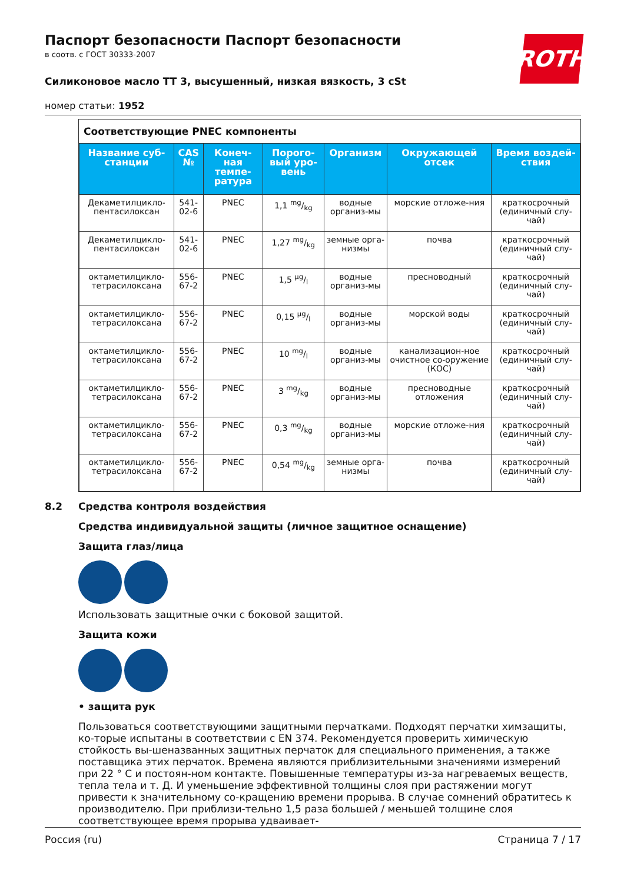Паспорт безопасности Паспорт безопасности
в соотв. с ГОСТ 30333-2007
ROTH
Силиконовое масло TT 3, высушенный, низкая вязкость, 3 cSt
номер статьи: 1952
Соответствующие PNEC компоненты
| Название суб-станции | CAS № | Конеч-ная темпе-ратура | Порого-вый уро-вень | Организм | Окружающей отсек | Время воздей-ствия |
| --- | --- | --- | --- | --- | --- | --- |
| Декаметилцикло-пентасилоксан | 541-02-6 | PNEC | 1,1 mg/kg | водные организ-мы | морские отложе-ния | краткосрочный (единичный слу-чай) |
| Декаметилцикло-пентасилоксан | 541-02-6 | PNEC | 1,27 mg/kg | земные орга-низмы | почва | краткосрочный (единичный слу-чай) |
| октаметилцикло-тетрасилоксана | 556-67-2 | PNEC | 1,5 µg/l | водные организ-мы | пресноводный | краткосрочный (единичный слу-чай) |
| октаметилцикло-тетрасилоксана | 556-67-2 | PNEC | 0,15 µg/l | водные организ-мы | морской воды | краткосрочный (единичный слу-чай) |
| октаметилцикло-тетрасилоксана | 556-67-2 | PNEC | 10 mg/l | водные организ-мы | канализацион-ное очистное со-оружение (КОС) | краткосрочный (единичный слу-чай) |
| октаметилцикло-тетрасилоксана | 556-67-2 | PNEC | 3 mg/kg | водные организ-мы | пресноводные отложения | краткосрочный (единичный слу-чай) |
| октаметилцикло-тетрасилоксана | 556-67-2 | PNEC | 0,3 mg/kg | водные организ-мы | морские отложе-ния | краткосрочный (единичный слу-чай) |
| октаметилцикло-тетрасилоксана | 556-67-2 | PNEC | 0,54 mg/kg | земные орга-низмы | почва | краткосрочный (единичный слу-чай) |
8.2 Средства контроля воздействия
Средства индивидуальной защиты (личное защитное оснащение)
Защита глаз/лица
Использовать защитные очки с боковой защитой.
Защита кожи
• защита рук
Пользоваться соответствующими защитными перчатками. Подходят перчатки химзащиты, ко-торые испытаны в соответствии с EN 374. Рекомендуется проверить химическую стойкость вы-шеназванных защитных перчаток для специального применения, а также поставщика этих перчаток. Времена являются приблизительными значениями измерений при 22 ° C и постоян-ном контакте. Повышенные температуры из-за нагреваемых веществ, тепла тела и т. Д. И уменьшение эффективной толщины слоя при растяжении могут привести к значительному со-кращению времени прорыва. В случае сомнений обратитесь к производителю. При приблизи-тельно 1,5 раза большей / меньшей толщине слоя соответствующее время прорыва удваивает-
Россия (ru) Страница 7 / 17